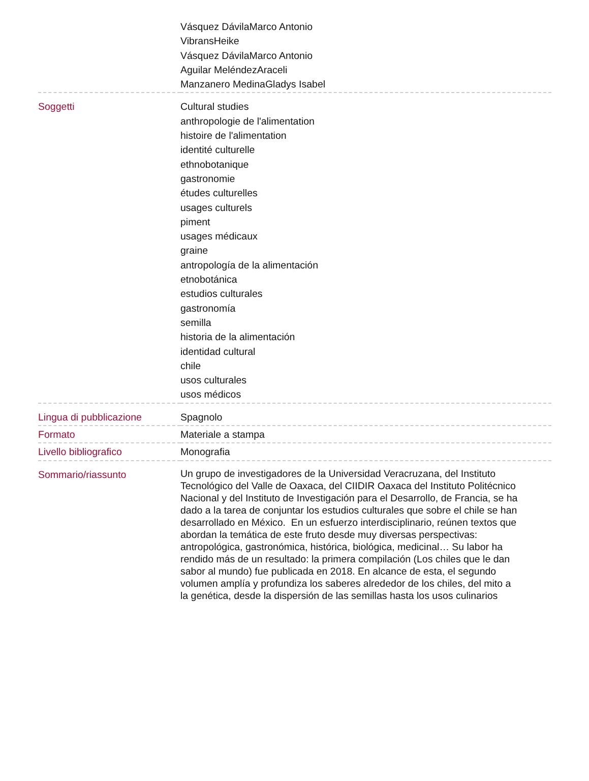| | Vásquez DávilaMarco Antonio VibransHeike Vásquez DávilaMarco Antonio Aguilar MeléndezAraceli Manzanero MedinaGladys Isabel |
| Soggetti | Cultural studies anthropologie de l'alimentation histoire de l'alimentation identité culturelle ethnobotanique gastronomie études culturelles usages culturels piment usages médicaux graine antropología de la alimentación etnobotánica estudios culturales gastronomía semilla historia de la alimentación identidad cultural chile usos culturales usos médicos |
| Lingua di pubblicazione | Spagnolo |
| Formato | Materiale a stampa |
| Livello bibliografico | Monografia |
| Sommario/riassunto | Un grupo de investigadores de la Universidad Veracruzana, del Instituto Tecnológico del Valle de Oaxaca, del CIIDIR Oaxaca del Instituto Politécnico Nacional y del Instituto de Investigación para el Desarrollo, de Francia, se ha dado a la tarea de conjuntar los estudios culturales que sobre el chile se han desarrollado en México. En un esfuerzo interdisciplinario, reúnen textos que abordan la temática de este fruto desde muy diversas perspectivas: antropológica, gastronómica, histórica, biológica, medicinal… Su labor ha rendido más de un resultado: la primera compilación (Los chiles que le dan sabor al mundo) fue publicada en 2018. En alcance de esta, el segundo volumen amplía y profundiza los saberes alrededor de los chiles, del mito a la genética, desde la dispersión de las semillas hasta los usos culinarios |